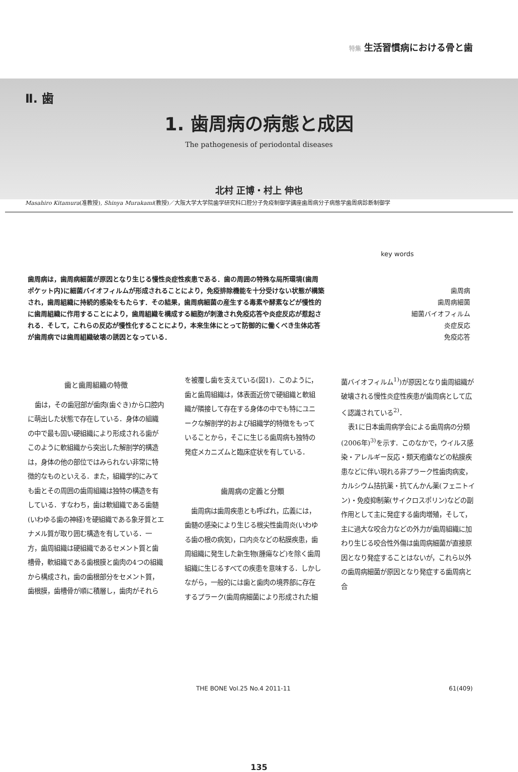特集 生活習慣病における骨と歯
Ⅱ. 歯
1. 歯周病の病態と成因
The pathogenesis of periodontal diseases
北村 正博・村上 伸也
Masahiro Kitamura(准教授), Shinya Murakami(教授)／大阪大学大学院歯学研究科口腔分子免疫制御学講座歯周病分子病態学歯周病診断制御学
歯周病は，歯周病細菌が原因となり生じる慢性炎症性疾患である．歯の周囲の特殊な局所環境(歯周ポケット内)に細菌バイオフィルムが形成されることにより，免疫排除機能を十分受けない状態が構築され，歯周組織に持続的感染をもたらす．その結果，歯周病細菌の産生する毒素や酵素などが慢性的に歯周組織に作用することにより，歯周組織を構成する細胞が刺激され免疫応答や炎症反応が惹起される．そして，これらの反応が慢性化することにより，本来生体にとって防御的に働くべき生体応答が歯周病では歯周組織破壊の誘因となっている．
key words
歯周病
歯周病細菌
細菌バイオフィルム
炎症反応
免疫応答
歯と歯周組織の特徴
歯は，その歯冠部が歯肉(歯ぐき)から口腔内に萌出した状態で存在している．身体の組織の中で最も固い硬組織により形成される歯がこのように軟組織から突出した解剖学的構造は，身体の他の部位ではみられない非常に特徴的なものといえる．また，組織学的にみても歯とその周囲の歯周組織は独特の構造を有している．すなわち，歯は軟組織である歯髄(いわゆる歯の神経)を硬組織である象牙質とエナメル質が取り囲む構造を有している．一方，歯周組織は硬組織であるセメント質と歯槽骨，軟組織である歯根膜と歯肉の4つの組織から構成され，歯の歯根部分をセメント質，歯根膜，歯槽骨が順に積層し，歯肉がそれらを被覆し歯を支えている(図1)．このように，歯と歯周組織は，体表面近傍で硬組織と軟組織が隣接して存在する身体の中でも特にユニークな解剖学的および組織学的特徴をもっていることから，そこに生じる歯周病も独特の発症メカニズムと臨床症状を有している．
歯周病の定義と分類
歯周病は歯周疾患とも呼ばれ，広義には，歯髄の感染により生じる根尖性歯周炎(いわゆる歯の根の病気)，口内炎などの粘膜疾患，歯周組織に発生した新生物(腫瘍など)を除く歯周組織に生じるすべての疾患を意味する．しかしながら，一般的には歯と歯肉の境界部に存在するプラーク(歯周病細菌により形成された細菌バイオフィルム<sup>1)</sup>)が原因となり歯周組織が破壊される慢性炎症性疾患が歯周病として広く認識されている<sup>2)</sup>．
表1に日本歯周病学会による歯周病の分類(2006年)<sup>3)</sup>を示す．このなかで，ウイルス感染・アレルギー反応・類天疱瘡などの粘膜疾患などに伴い現れる非プラーク性歯肉病変，カルシウム拮抗薬・抗てんかん薬(フェニトイン)・免疫抑制薬(サイクロスポリン)などの副作用として主に発症する歯肉増殖，そして，主に過大な咬合力などの外力が歯周組織に加わり生じる咬合性外傷は歯周病細菌が直接原因となり発症することはないが，これら以外の歯周病細菌が原因となり発症する歯周病と合
THE BONE Vol.25 No.4 2011-11 61(409)
135